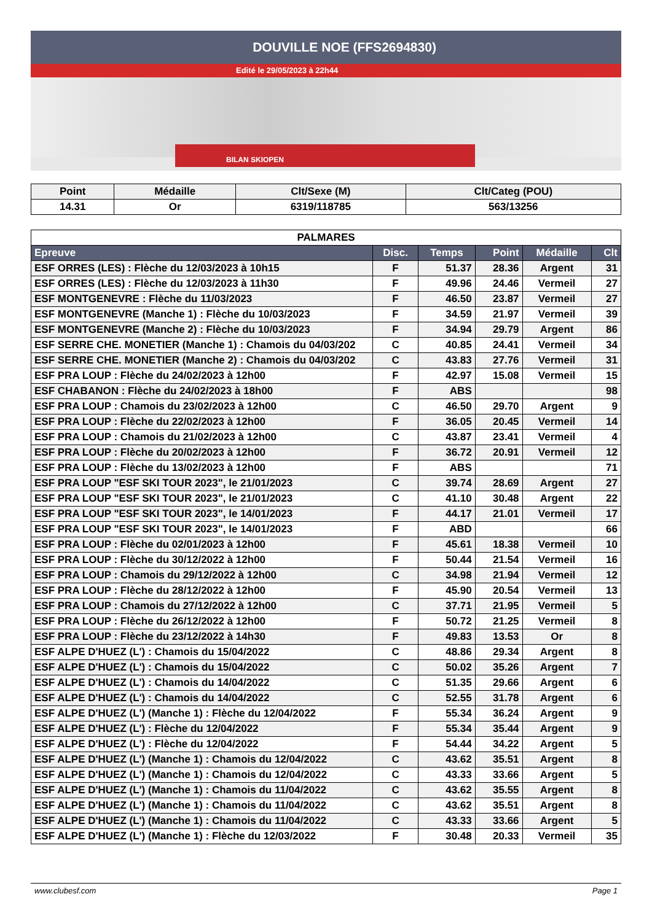DOUVILLE NOE (FFS2694830)
Edité le 29/05/2023 à 22h44
BILAN SKIOPEN
| Point | Médaille | Clt/Sexe (M) | Clt/Categ (POU) |
| --- | --- | --- | --- |
| 14.31 | Or | 6319/118785 | 563/13256 |
| PALMARES | | | | | |
| Epreuve | Disc. | Temps | Point | Médaille | Clt |
| ESF ORRES (LES) : Flèche du 12/03/2023 à 10h15 | F | 51.37 | 28.36 | Argent | 31 |
| ESF ORRES (LES) : Flèche du 12/03/2023 à 11h30 | F | 49.96 | 24.46 | Vermeil | 27 |
| ESF MONTGENEVRE : Flèche du 11/03/2023 | F | 46.50 | 23.87 | Vermeil | 27 |
| ESF MONTGENEVRE (Manche 1) : Flèche du 10/03/2023 | F | 34.59 | 21.97 | Vermeil | 39 |
| ESF MONTGENEVRE (Manche 2) : Flèche du 10/03/2023 | F | 34.94 | 29.79 | Argent | 86 |
| ESF SERRE CHE. MONETIER (Manche 1) : Chamois du 04/03/202 | C | 40.85 | 24.41 | Vermeil | 34 |
| ESF SERRE CHE. MONETIER (Manche 2) : Chamois du 04/03/202 | C | 43.83 | 27.76 | Vermeil | 31 |
| ESF PRA LOUP : Flèche du 24/02/2023 à 12h00 | F | 42.97 | 15.08 | Vermeil | 15 |
| ESF CHABANON : Flèche du 24/02/2023 à 18h00 | F | ABS | | | 98 |
| ESF PRA LOUP : Chamois du 23/02/2023 à 12h00 | C | 46.50 | 29.70 | Argent | 9 |
| ESF PRA LOUP : Flèche du 22/02/2023 à 12h00 | F | 36.05 | 20.45 | Vermeil | 14 |
| ESF PRA LOUP : Chamois du 21/02/2023 à 12h00 | C | 43.87 | 23.41 | Vermeil | 4 |
| ESF PRA LOUP : Flèche du 20/02/2023 à 12h00 | F | 36.72 | 20.91 | Vermeil | 12 |
| ESF PRA LOUP : Flèche du 13/02/2023 à 12h00 | F | ABS | | | 71 |
| ESF PRA LOUP "ESF SKI TOUR 2023", le 21/01/2023 | C | 39.74 | 28.69 | Argent | 27 |
| ESF PRA LOUP "ESF SKI TOUR 2023", le 21/01/2023 | C | 41.10 | 30.48 | Argent | 22 |
| ESF PRA LOUP "ESF SKI TOUR 2023", le 14/01/2023 | F | 44.17 | 21.01 | Vermeil | 17 |
| ESF PRA LOUP "ESF SKI TOUR 2023", le 14/01/2023 | F | ABD | | | 66 |
| ESF PRA LOUP : Flèche du 02/01/2023 à 12h00 | F | 45.61 | 18.38 | Vermeil | 10 |
| ESF PRA LOUP : Flèche du 30/12/2022 à 12h00 | F | 50.44 | 21.54 | Vermeil | 16 |
| ESF PRA LOUP : Chamois du 29/12/2022 à 12h00 | C | 34.98 | 21.94 | Vermeil | 12 |
| ESF PRA LOUP : Flèche du 28/12/2022 à 12h00 | F | 45.90 | 20.54 | Vermeil | 13 |
| ESF PRA LOUP : Chamois du 27/12/2022 à 12h00 | C | 37.71 | 21.95 | Vermeil | 5 |
| ESF PRA LOUP : Flèche du 26/12/2022 à 12h00 | F | 50.72 | 21.25 | Vermeil | 8 |
| ESF PRA LOUP : Flèche du 23/12/2022 à 14h30 | F | 49.83 | 13.53 | Or | 8 |
| ESF ALPE D'HUEZ (L') : Chamois du 15/04/2022 | C | 48.86 | 29.34 | Argent | 8 |
| ESF ALPE D'HUEZ (L') : Chamois du 15/04/2022 | C | 50.02 | 35.26 | Argent | 7 |
| ESF ALPE D'HUEZ (L') : Chamois du 14/04/2022 | C | 51.35 | 29.66 | Argent | 6 |
| ESF ALPE D'HUEZ (L') : Chamois du 14/04/2022 | C | 52.55 | 31.78 | Argent | 6 |
| ESF ALPE D'HUEZ (L') (Manche 1) : Flèche du 12/04/2022 | F | 55.34 | 36.24 | Argent | 9 |
| ESF ALPE D'HUEZ (L') : Flèche du 12/04/2022 | F | 55.34 | 35.44 | Argent | 9 |
| ESF ALPE D'HUEZ (L') : Flèche du 12/04/2022 | F | 54.44 | 34.22 | Argent | 5 |
| ESF ALPE D'HUEZ (L') (Manche 1) : Chamois du 12/04/2022 | C | 43.62 | 35.51 | Argent | 8 |
| ESF ALPE D'HUEZ (L') (Manche 1) : Chamois du 12/04/2022 | C | 43.33 | 33.66 | Argent | 5 |
| ESF ALPE D'HUEZ (L') (Manche 1) : Chamois du 11/04/2022 | C | 43.62 | 35.55 | Argent | 8 |
| ESF ALPE D'HUEZ (L') (Manche 1) : Chamois du 11/04/2022 | C | 43.62 | 35.51 | Argent | 8 |
| ESF ALPE D'HUEZ (L') (Manche 1) : Chamois du 11/04/2022 | C | 43.33 | 33.66 | Argent | 5 |
| ESF ALPE D'HUEZ (L') (Manche 1) : Flèche du 12/03/2022 | F | 30.48 | 20.33 | Vermeil | 35 |
www.clubesf.com Page 1